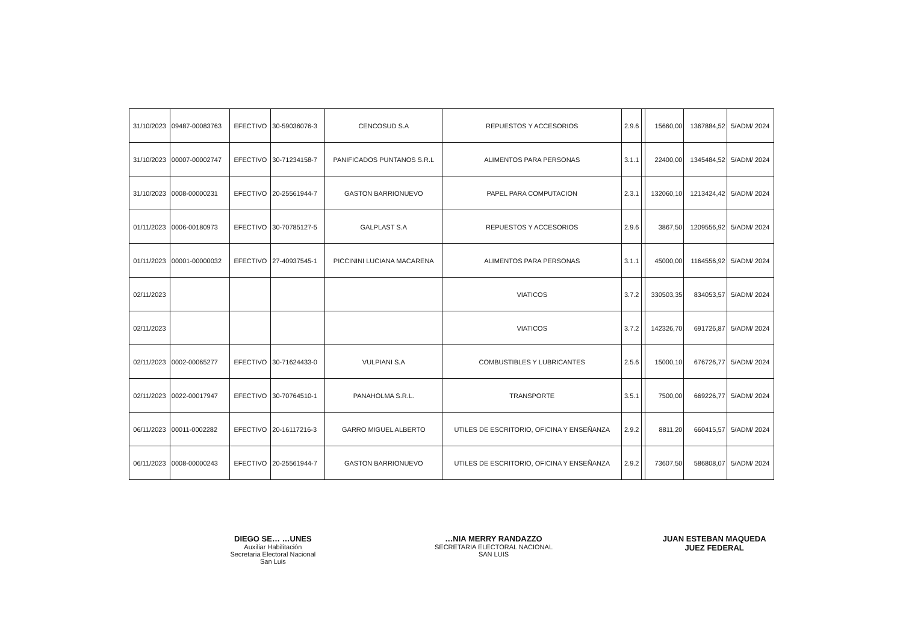| 31/10/2023 | 09487-00083763 | EFECTIVO | 30-59036076-3 | CENCOSUD S.A | REPUESTOS Y ACCESORIOS | 2.9.6 | | 15660,00 | 1367884,52 | 5/ADM/ 2024 |
| 31/10/2023 | 00007-00002747 | EFECTIVO | 30-71234158-7 | PANIFICADOS PUNTANOS S.R.L | ALIMENTOS PARA PERSONAS | 3.1.1 | | 22400,00 | 1345484,52 | 5/ADM/ 2024 |
| 31/10/2023 | 0008-00000231 | EFECTIVO | 20-25561944-7 | GASTON BARRIONUEVO | PAPEL PARA COMPUTACION | 2.3.1 | | 132060,10 | 1213424,42 | 5/ADM/ 2024 |
| 01/11/2023 | 0006-00180973 | EFECTIVO | 30-70785127-5 | GALPLAST S.A | REPUESTOS Y ACCESORIOS | 2.9.6 | | 3867,50 | 1209556,92 | 5/ADM/ 2024 |
| 01/11/2023 | 00001-00000032 | EFECTIVO | 27-40937545-1 | PICCININI LUCIANA MACARENA | ALIMENTOS PARA PERSONAS | 3.1.1 | | 45000,00 | 1164556,92 | 5/ADM/ 2024 |
| 02/11/2023 | | | | | VIATICOS | 3.7.2 | | 330503,35 | 834053,57 | 5/ADM/ 2024 |
| 02/11/2023 | | | | | VIATICOS | 3.7.2 | | 142326,70 | 691726,87 | 5/ADM/ 2024 |
| 02/11/2023 | 0002-00065277 | EFECTIVO | 30-71624433-0 | VULPIANI S.A | COMBUSTIBLES Y LUBRICANTES | 2.5.6 | | 15000,10 | 676726,77 | 5/ADM/ 2024 |
| 02/11/2023 | 0022-00017947 | EFECTIVO | 30-70764510-1 | PANAHOLMA S.R.L. | TRANSPORTE | 3.5.1 | | 7500,00 | 669226,77 | 5/ADM/ 2024 |
| 06/11/2023 | 00011-0002282 | EFECTIVO | 20-16117216-3 | GARRO MIGUEL ALBERTO | UTILES DE ESCRITORIO, OFICINA Y ENSEÑANZA | 2.9.2 | | 8811,20 | 660415,57 | 5/ADM/ 2024 |
| 06/11/2023 | 0008-00000243 | EFECTIVO | 20-25561944-7 | GASTON BARRIONUEVO | UTILES DE ESCRITORIO, OFICINA Y ENSEÑANZA | 2.9.2 | | 73607,50 | 586808,07 | 5/ADM/ 2024 |
DIEGO SE… …UNES
Auxiliar Habilitación
Secretaria Electoral Nacional
San Luis
…NIA MERRY RANDAZZO
SECRETARIA ELECTORAL NACIONAL
SAN LUIS
JUAN ESTEBAN MAQUEDA
JUEZ FEDERAL